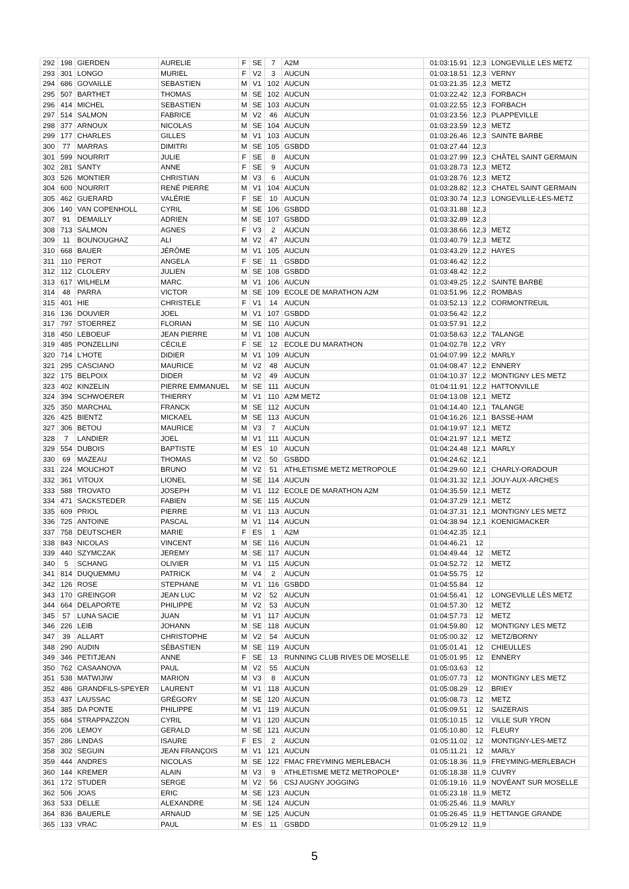| 292 | 198 | GIERDEN | AURELIE | F | SE | 7 | A2M | 01:03:15.91 | 12,3 | LONGEVILLE LES METZ |
| 293 | 301 | LONGO | MURIEL | F | V2 | 3 | AUCUN | 01:03:18.51 | 12,3 | VERNY |
| 294 | 686 | GOVAILLE | SEBASTIEN | M | V1 | 102 | AUCUN | 01:03:21.35 | 12,3 | METZ |
| 295 | 507 | BARTHET | THOMAS | M | SE | 102 | AUCUN | 01:03:22.42 | 12,3 | FORBACH |
| 296 | 414 | MICHEL | SEBASTIEN | M | SE | 103 | AUCUN | 01:03:22.55 | 12,3 | FORBACH |
| 297 | 514 | SALMON | FABRICE | M | V2 | 46 | AUCUN | 01:03:23.56 | 12,3 | PLAPPEVILLE |
| 298 | 377 | ARNOUX | NICOLAS | M | SE | 104 | AUCUN | 01:03:23.59 | 12,3 | METZ |
| 299 | 177 | CHARLES | GILLES | M | V1 | 103 | AUCUN | 01:03:26.46 | 12,3 | SAINTE BARBE |
| 300 | 77 | MARRAS | DIMITRI | M | SE | 105 | GSBDD | 01:03:27.44 | 12,3 | |
| 301 | 599 | NOURRIT | JULIE | F | SE | 8 | AUCUN | 01:03:27.99 | 12,3 | CHÂTEL SAINT GERMAIN |
| 302 | 281 | SANTY | ANNE | F | SE | 9 | AUCUN | 01:03:28.73 | 12,3 | METZ |
| 303 | 526 | MONTIER | CHRISTIAN | M | V3 | 6 | AUCUN | 01:03:28.76 | 12,3 | METZ |
| 304 | 600 | NOURRIT | RENÉ PIERRE | M | V1 | 104 | AUCUN | 01:03:28.82 | 12,3 | CHATEL SAINT GERMAIN |
| 305 | 462 | GUERARD | VALÉRIE | F | SE | 10 | AUCUN | 01:03:30.74 | 12,3 | LONGEVILLE-LES-METZ |
| 306 | 140 | VAN COPENHOLL | CYRIL | M | SE | 106 | GSBDD | 01:03:31.88 | 12,3 | |
| 307 | 91 | DEMAILLY | ADRIEN | M | SE | 107 | GSBDD | 01:03:32.89 | 12,3 | |
| 308 | 713 | SALMON | AGNES | F | V3 | 2 | AUCUN | 01:03:38.66 | 12,3 | METZ |
| 309 | 11 | BOUNOUGHAZ | ALI | M | V2 | 47 | AUCUN | 01:03:40.79 | 12,3 | METZ |
| 310 | 668 | BAUER | JÉRÔME | M | V1 | 105 | AUCUN | 01:03:43.29 | 12,2 | HAYES |
| 311 | 110 | PEROT | ANGELA | F | SE | 11 | GSBDD | 01:03:46.42 | 12,2 | |
| 312 | 112 | CLOLERY | JULIEN | M | SE | 108 | GSBDD | 01:03:48.42 | 12,2 | |
| 313 | 617 | WILHELM | MARC | M | V1 | 106 | AUCUN | 01:03:49.25 | 12,2 | SAINTE BARBE |
| 314 | 48 | PARRA | VICTOR | M | SE | 109 | ECOLE DE MARATHON A2M | 01:03:51.96 | 12,2 | ROMBAS |
| 315 | 401 | HIE | CHRISTELE | F | V1 | 14 | AUCUN | 01:03:52.13 | 12,2 | CORMONTREUIL |
| 316 | 136 | DOUVIER | JOEL | M | V1 | 107 | GSBDD | 01:03:56.42 | 12,2 | |
| 317 | 797 | STOERREZ | FLORIAN | M | SE | 110 | AUCUN | 01:03:57.91 | 12,2 | |
| 318 | 450 | LEBOEUF | JEAN PIERRE | M | V1 | 108 | AUCUN | 01:03:58.63 | 12,2 | TALANGE |
| 319 | 485 | PONZELLINI | CÉCILE | F | SE | 12 | ECOLE DU MARATHON | 01:04:02.78 | 12,2 | VRY |
| 320 | 714 | L'HOTE | DIDIER | M | V1 | 109 | AUCUN | 01:04:07.99 | 12,2 | MARLY |
| 321 | 295 | CASCIANO | MAURICE | M | V2 | 48 | AUCUN | 01:04:08.47 | 12,2 | ENNERY |
| 322 | 175 | BELPOIX | DIDER | M | V2 | 49 | AUCUN | 01:04:10.37 | 12,2 | MONTIGNY LES METZ |
| 323 | 402 | KINZELIN | PIERRE EMMANUEL | M | SE | 111 | AUCUN | 01:04:11.91 | 12,2 | HATTONVILLE |
| 324 | 394 | SCHWOERER | THIERRY | M | V1 | 110 | A2M METZ | 01:04:13.08 | 12,1 | METZ |
| 325 | 350 | MARCHAL | FRANCK | M | SE | 112 | AUCUN | 01:04:14.40 | 12,1 | TALANGE |
| 326 | 425 | BIENTZ | MICKAEL | M | SE | 113 | AUCUN | 01:04:16.26 | 12,1 | BASSE-HAM |
| 327 | 306 | BETOU | MAURICE | M | V3 | 7 | AUCUN | 01:04:19.97 | 12,1 | METZ |
| 328 | 7 | LANDIER | JOEL | M | V1 | 111 | AUCUN | 01:04:21.97 | 12,1 | METZ |
| 329 | 554 | DUBOIS | BAPTISTE | M | ES | 10 | AUCUN | 01:04:24.48 | 12,1 | MARLY |
| 330 | 69 | MAZEAU | THOMAS | M | V2 | 50 | GSBDD | 01:04:24.62 | 12,1 | |
| 331 | 224 | MOUCHOT | BRUNO | M | V2 | 51 | ATHLETISME METZ METROPOLE | 01:04:29.60 | 12,1 | CHARLY-ORADOUR |
| 332 | 361 | VITOUX | LIONEL | M | SE | 114 | AUCUN | 01:04:31.32 | 12,1 | JOUY-AUX-ARCHES |
| 333 | 588 | TROVATO | JOSEPH | M | V1 | 112 | ECOLE DE MARATHON A2M | 01:04:35.59 | 12,1 | METZ |
| 334 | 471 | SACKSTEDER | FABIEN | M | SE | 115 | AUCUN | 01:04:37.29 | 12,1 | METZ |
| 335 | 609 | PRIOL | PIERRE | M | V1 | 113 | AUCUN | 01:04:37.31 | 12,1 | MONTIGNY LES METZ |
| 336 | 725 | ANTOINE | PASCAL | M | V1 | 114 | AUCUN | 01:04:38.94 | 12,1 | KOENIGMACKER |
| 337 | 758 | DEUTSCHER | MARIE | F | ES | 1 | A2M | 01:04:42.35 | 12,1 | |
| 338 | 843 | NICOLAS | VINCENT | M | SE | 116 | AUCUN | 01:04:46.21 | 12 | |
| 339 | 440 | SZYMCZAK | JEREMY | M | SE | 117 | AUCUN | 01:04:49.44 | 12 | METZ |
| 340 | 5 | SCHANG | OLIVIER | M | V1 | 115 | AUCUN | 01:04:52.72 | 12 | METZ |
| 341 | 814 | DUQUEMMU | PATRICK | M | V4 | 2 | AUCUN | 01:04:55.75 | 12 | |
| 342 | 126 | ROSE | STEPHANE | M | V1 | 116 | GSBDD | 01:04:55.84 | 12 | |
| 343 | 170 | GREINGOR | JEAN LUC | M | V2 | 52 | AUCUN | 01:04:56.41 | 12 | LONGEVILLE LÈS METZ |
| 344 | 664 | DELAPORTE | PHILIPPE | M | V2 | 53 | AUCUN | 01:04:57.30 | 12 | METZ |
| 345 | 57 | LUNA SACIE | JUAN | M | V1 | 117 | AUCUN | 01:04:57.73 | 12 | METZ |
| 346 | 226 | LEIB | JOHANN | M | SE | 118 | AUCUN | 01:04:59.80 | 12 | MONTIGNY LES METZ |
| 347 | 39 | ALLART | CHRISTOPHE | M | V2 | 54 | AUCUN | 01:05:00.32 | 12 | METZ/BORNY |
| 348 | 290 | AUDIN | SÉBASTIEN | M | SE | 119 | AUCUN | 01:05:01.41 | 12 | CHIEULLES |
| 349 | 346 | PETITJEAN | ANNE | F | SE | 13 | RUNNING CLUB RIVES DE MOSELLE | 01:05:01.95 | 12 | ENNERY |
| 350 | 762 | CASAANOVA | PAUL | M | V2 | 55 | AUCUN | 01:05:03.63 | 12 | |
| 351 | 538 | MATWIJIW | MARION | M | V3 | 8 | AUCUN | 01:05:07.73 | 12 | MONTIGNY LES METZ |
| 352 | 486 | GRANDFILS-SPEYER | LAURENT | M | V1 | 118 | AUCUN | 01:05:08.29 | 12 | BRIEY |
| 353 | 437 | LAUSSAC | GRÉGORY | M | SE | 120 | AUCUN | 01:05:08.73 | 12 | METZ |
| 354 | 385 | DA PONTE | PHILIPPE | M | V1 | 119 | AUCUN | 01:05:09.51 | 12 | SAIZERAIS |
| 355 | 684 | STRAPPAZZON | CYRIL | M | V1 | 120 | AUCUN | 01:05:10.15 | 12 | VILLE SUR YRON |
| 356 | 206 | LEMOY | GERALD | M | SE | 121 | AUCUN | 01:05:10.80 | 12 | FLEURY |
| 357 | 286 | LINDAS | ISAURE | F | ES | 2 | AUCUN | 01:05:11.02 | 12 | MONTIGNY-LES-METZ |
| 358 | 302 | SEGUIN | JEAN FRANÇOIS | M | V1 | 121 | AUCUN | 01:05:11.21 | 12 | MARLY |
| 359 | 444 | ANDRES | NICOLAS | M | SE | 122 | FMAC FREYMING MERLEBACH | 01:05:18.36 | 11,9 | FREYMING-MERLEBACH |
| 360 | 144 | KREMER | ALAIN | M | V3 | 9 | ATHLETISME METZ METROPOLE* | 01:05:18.38 | 11,9 | CUVRY |
| 361 | 172 | STUDER | SERGE | M | V2 | 56 | CSJ AUGNY JOGGING | 01:05:19.16 | 11,9 | NOVÉANT SUR MOSELLE |
| 362 | 506 | JOAS | ERIC | M | SE | 123 | AUCUN | 01:05:23.18 | 11,9 | METZ |
| 363 | 533 | DELLE | ALEXANDRE | M | SE | 124 | AUCUN | 01:05:25.46 | 11,9 | MARLY |
| 364 | 836 | BAUERLE | ARNAUD | M | SE | 125 | AUCUN | 01:05:26.45 | 11,9 | HETTANGE GRANDE |
| 365 | 133 | VRAC | PAUL | M | ES | 11 | GSBDD | 01:05:29.12 | 11,9 | |
5